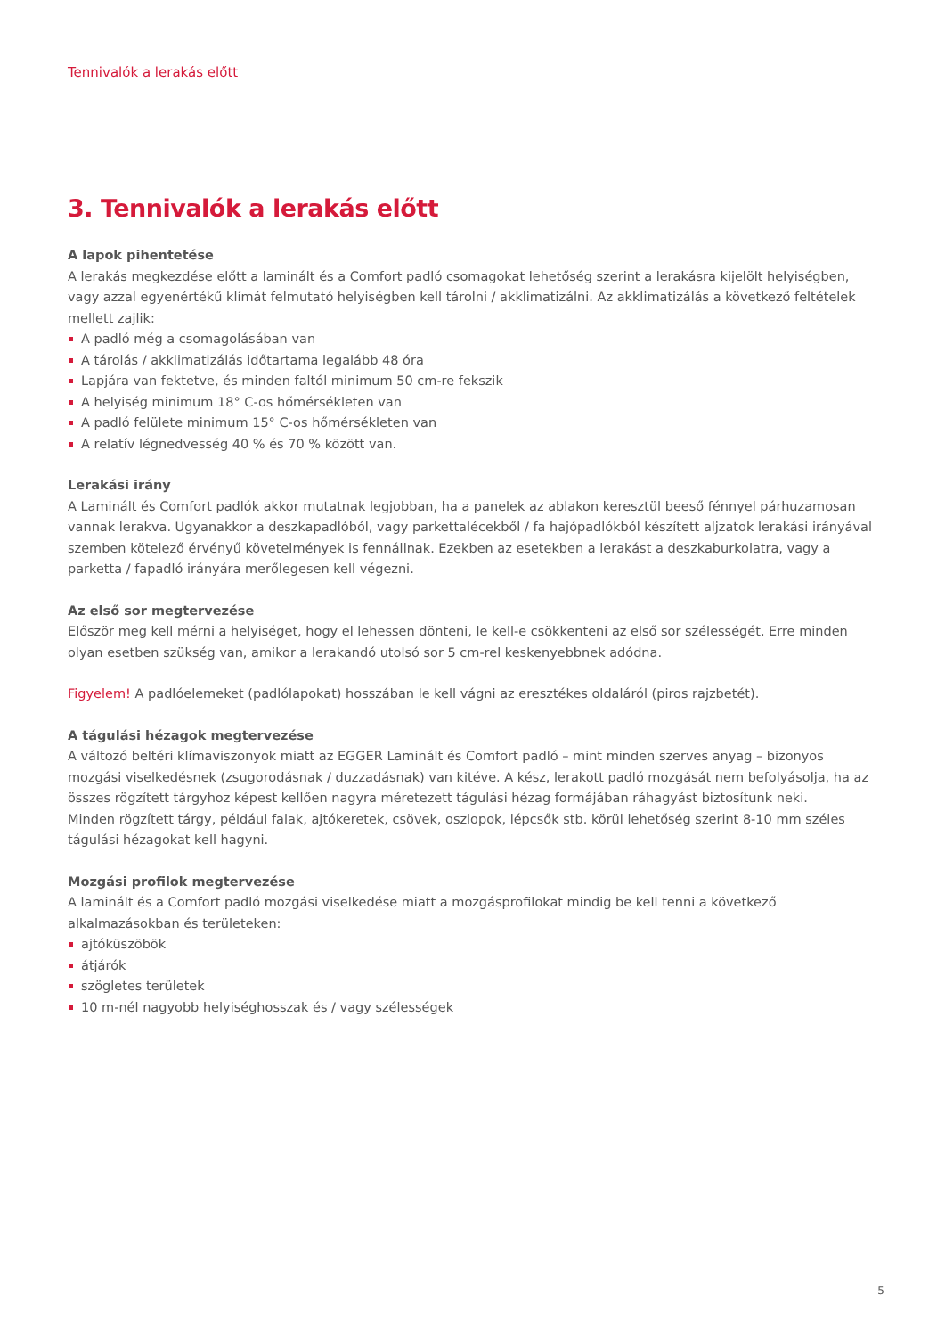Tennivalók a lerakás előtt
3. Tennivalók a lerakás előtt
A lapok pihentetése
A lerakás megkezdése előtt a laminált és a Comfort padló csomagokat lehetőség szerint a lerakásra kijelölt helyiségben, vagy azzal egyenértékű klímát felmutató helyiségben kell tárolni / akklimatizálni. Az akklimatizálás a következő feltételek mellett zajlik:
A padló még a csomagolásában van
A tárolás / akklimatizálás időtartama legalább 48 óra
Lapjára van fektetve, és minden faltól minimum 50 cm-re fekszik
A helyiség minimum 18° C-os hőmérsékleten van
A padló felülete minimum 15° C-os hőmérsékleten van
A relatív légnedvesség 40 % és 70 % között van.
Lerakási irány
A Laminált és Comfort padlók akkor mutatnak legjobban, ha a panelek az ablakon keresztül beeső fénnyel párhuzamosan vannak lerakva. Ugyanakkor a deszkapadlóból, vagy parkettalécekből / fa hajópadlókból készített aljzatok lerakási irányával szemben kötelező érvényű követelmények is fennállnak. Ezekben az esetekben a lerakást a deszkaburkolatra, vagy a parketta / fapadló irányára merőlegesen kell végezni.
Az első sor megtervezése
Először meg kell mérni a helyiséget, hogy el lehessen dönteni, le kell-e csökkenteni az első sor szélességét. Erre minden olyan esetben szükség van, amikor a lerakandó utolsó sor 5 cm-rel keskenyebbnek adódna.
Figyelem! A padlóelemeket (padlólapokat) hosszában le kell vágni az eresztékes oldaláról (piros rajzbetét).
A tágulási hézagok megtervezése
A változó beltéri klímaviszonyok miatt az EGGER Laminált és Comfort padló – mint minden szerves anyag – bizonyos mozgási viselkedésnek (zsugorodásnak / duzzadásnak) van kitéve. A kész, lerakott padló mozgását nem befolyásolja, ha az összes rögzített tárgyhoz képest kellően nagyra méretezett tágulási hézag formájában ráhagyást biztosítunk neki.
Minden rögzített tárgy, például falak, ajtókeretek, csövek, oszlopok, lépcsők stb. körül lehetőség szerint 8-10 mm széles tágulási hézagokat kell hagyni.
Mozgási profilok megtervezése
A laminált és a Comfort padló mozgási viselkedése miatt a mozgásprofilokat mindig be kell tenni a következő alkalmazásokban és területeken:
ajtóküszöbök
átjárók
szögletes területek
10 m-nél nagyobb helyiséghosszak és / vagy szélességek
5